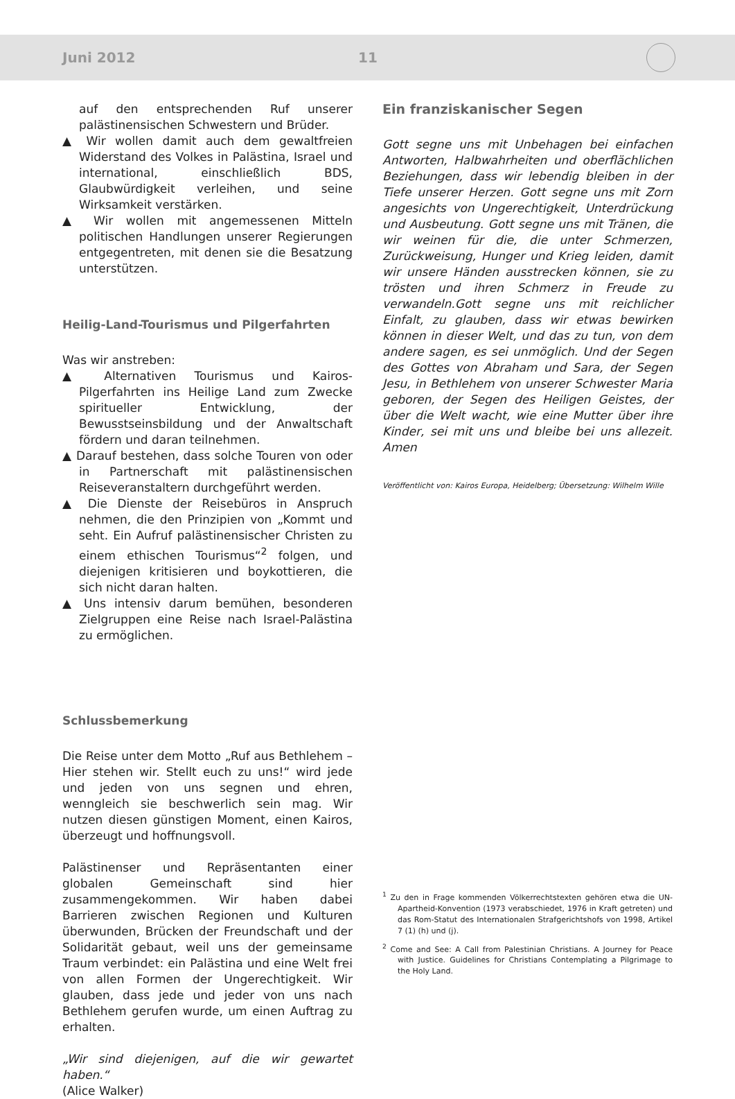Juni 2012 11
auf den entsprechenden Ruf unserer palästinensischen Schwestern und Brüder.
▲ Wir wollen damit auch dem gewaltfreien Widerstand des Volkes in Palästina, Israel und international, einschließlich BDS, Glaubwürdigkeit verleihen, und seine Wirksamkeit verstärken.
▲ Wir wollen mit angemessenen Mitteln politischen Handlungen unserer Regierungen entgegentreten, mit denen sie die Besatzung unterstützen.
Heilig-Land-Tourismus und Pilgerfahrten
Was wir anstreben:
▲ Alternativen Tourismus und Kairos-Pilgerfahrten ins Heilige Land zum Zwecke spiritueller Entwicklung, der Bewusstseinsbildung und der Anwaltschaft fördern und daran teilnehmen.
▲ Darauf bestehen, dass solche Touren von oder in Partnerschaft mit palästinensischen Reiseveranstaltern durchgeführt werden.
▲ Die Dienste der Reisebüros in Anspruch nehmen, die den Prinzipien von „Kommt und seht. Ein Aufruf palästinensischer Christen zu einem ethischen Tourismus“<sup>2</sup> folgen, und diejenigen kritisieren und boykottieren, die sich nicht daran halten.
▲ Uns intensiv darum bemühen, besonderen Zielgruppen eine Reise nach Israel-Palästina zu ermöglichen.
Schlussbemerkung
Die Reise unter dem Motto „Ruf aus Bethlehem – Hier stehen wir. Stellt euch zu uns!“ wird jede und jeden von uns segnen und ehren, wenngleich sie beschwerlich sein mag. Wir nutzen diesen günstigen Moment, einen Kairos, überzeugt und hoffnungsvoll.
Palästinenser und Repräsentanten einer globalen Gemeinschaft sind hier zusammengekommen. Wir haben dabei Barrieren zwischen Regionen und Kulturen überwunden, Brücken der Freundschaft und der Solidarität gebaut, weil uns der gemeinsame Traum verbindet: ein Palästina und eine Welt frei von allen Formen der Ungerechtigkeit. Wir glauben, dass jede und jeder von uns nach Bethlehem gerufen wurde, um einen Auftrag zu erhalten.
„Wir sind diejenigen, auf die wir gewartet haben.“
(Alice Walker)
Ein franziskanischer Segen
Gott segne uns mit Unbehagen bei einfachen Antworten, Halbwahrheiten und oberflächlichen Beziehungen, dass wir lebendig bleiben in der Tiefe unserer Herzen. Gott segne uns mit Zorn angesichts von Ungerechtigkeit, Unterdrückung und Ausbeutung. Gott segne uns mit Tränen, die wir weinen für die, die unter Schmerzen, Zurückweisung, Hunger und Krieg leiden, damit wir unsere Händen ausstrecken können, sie zu trösten und ihren Schmerz in Freude zu verwandeln.Gott segne uns mit reichlicher Einfalt, zu glauben, dass wir etwas bewirken können in dieser Welt, und das zu tun, von dem andere sagen, es sei unmöglich. Und der Segen des Gottes von Abraham und Sara, der Segen Jesu, in Bethlehem von unserer Schwester Maria geboren, der Segen des Heiligen Geistes, der über die Welt wacht, wie eine Mutter über ihre Kinder, sei mit uns und bleibe bei uns allezeit. Amen
Veröffentlicht von: Kairos Europa, Heidelberg; Übersetzung: Wilhelm Wille
<sup>1</sup> Zu den in Frage kommenden Völkerrechtstexten gehören etwa die UN-Apartheid-Konvention (1973 verabschiedet, 1976 in Kraft getreten) und das Rom-Statut des Internationalen Strafgerichtshofs von 1998, Artikel 7 (1) (h) und (j).
<sup>2</sup> Come and See: A Call from Palestinian Christians. A Journey for Peace with Justice. Guidelines for Christians Contemplating a Pilgrimage to the Holy Land.